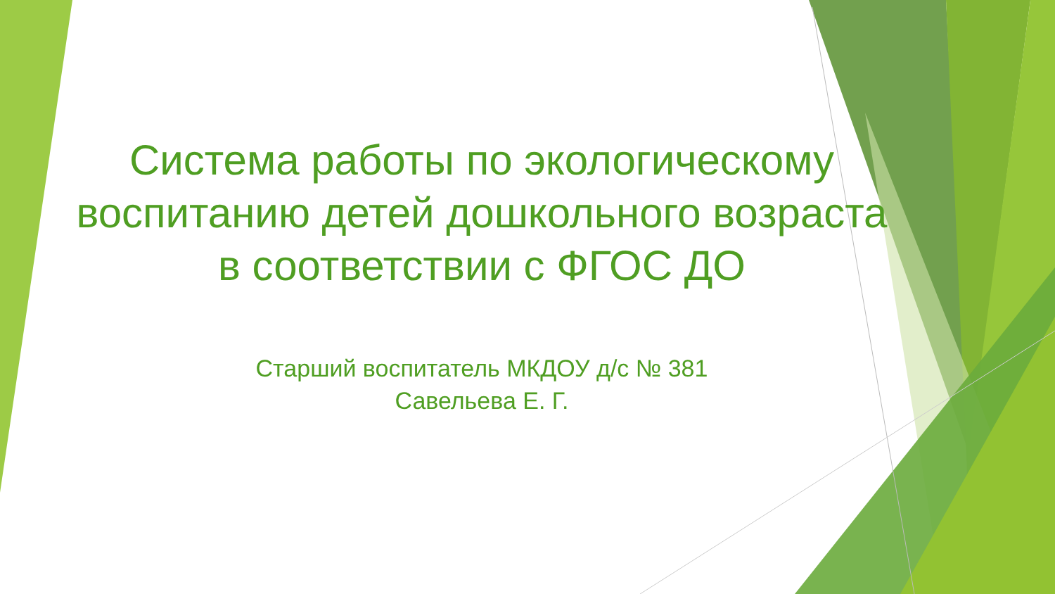Система работы по экологическому воспитанию детей дошкольного возраста в соответствии с ФГОС ДО
Старший воспитатель МКДОУ д/с № 381
Савельева Е. Г.